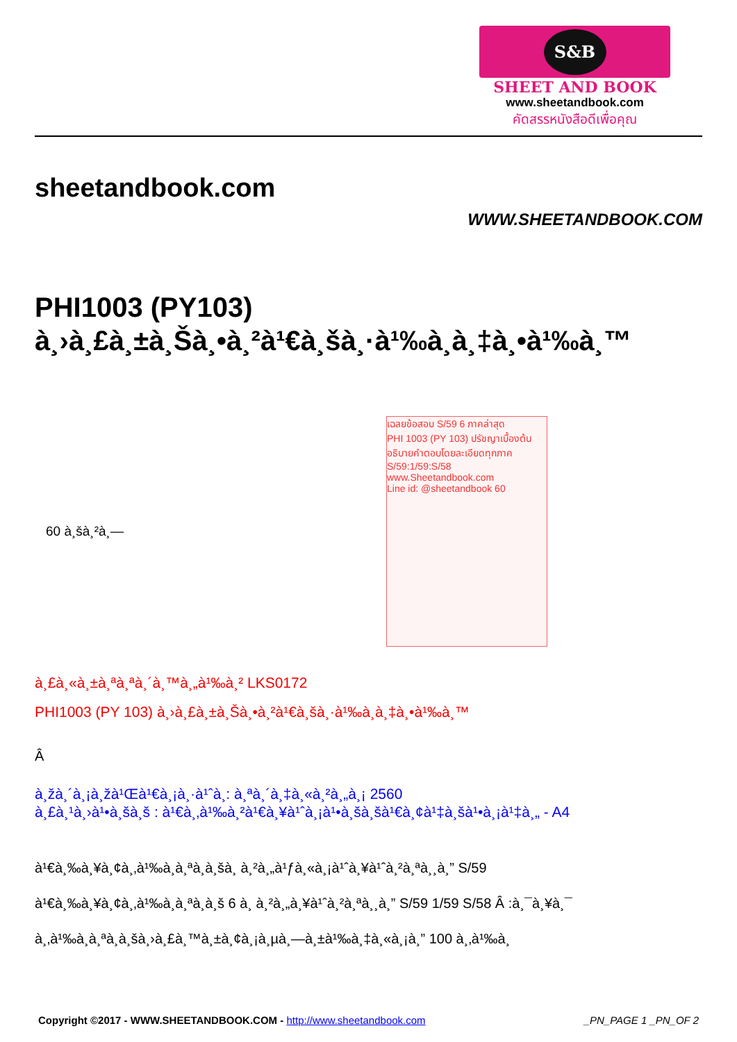S&B
SHEET AND BOOK
www.sheetandbook.com
คัดสรรหนังสือดีเพื่อคุณ
sheetandbook.com
WWW.SHEETANDBOOK.COM
PHI1003 (PY103)
à¸›à¸£à¸±à¸Šà¸•à¸²à¹€à¸šà¸·à¹‰à¸­à¸‡à¸•à¹‰à¸™
60 à¸šà¸²à¸—
เฉลยข้อสอบ S/59 6 ภาคล่าสุด
PHI 1003 (PY 103) ปรัชญาเบื้องต้น
อธิบายคำตอบโดยละเอียดทุกภาค
S/59:1/59:S/58
www.Sheetandbook.com
Line id: @sheetandbook 60
à¸£à¸«à¸±à¸ªà¸ªà¸´à¸™à¸„à¹‰à¸² LKS0172
PHI1003 (PY 103) à¸›à¸£à¸±à¸Šà¸•à¸²à¹€à¸šà¸·à¹‰à¸­à¸‡à¸•à¹‰à¸™
Â
à¸žà¸´à¸¡à¸žà¹Œà¹€à¸¡à¸·à¹ˆà¸­: à¸ªà¸´à¸‡à¸«à¸²à¸„à¸¡ 2560
à¸£à¸¹à¸›à¹•à¸šà¸š : à¹€à¸‚à¹‰à¸²à¹€à¸¥à¹ˆà¸¡à¹•à¸šà¸šà¹€à¸¢à¹‡à¸šà¹•à¸¡à¹‡à¸„ - A4
à¹€à¸‰à¸¥à¸¢à¸‚à¹‰à¸­à¸ªà¸­à¸šà¸ à¸²à¸„à¹ƒà¸«à¸¡à¹ˆà¸¥à¹ˆà¸²à¸ªà¸¸à¸” S/59
à¹€à¸‰à¸¥à¸¢à¸‚à¹‰à¸­à¸ªà¸­à¸š 6 à¸ à¸²à¸„à¸¥à¹ˆà¸²à¸ªà¸¸à¸” S/59 1/59 S/58 Â :à¸¯à¸¥à¸¯
à¸‚à¹‰à¸­à¸ªà¸­à¸šà¸›à¸£à¸™à¸±à¸¢à¸¡à¸µà¸—à¸±à¹‰à¸‡à¸«à¸¡à¸” 100 à¸‚à¹‰à¸­
Copyright ©2017 - WWW.SHEETANDBOOK.COM - http://www.sheetandbook.com _PN_PAGE 1 _PN_OF 2